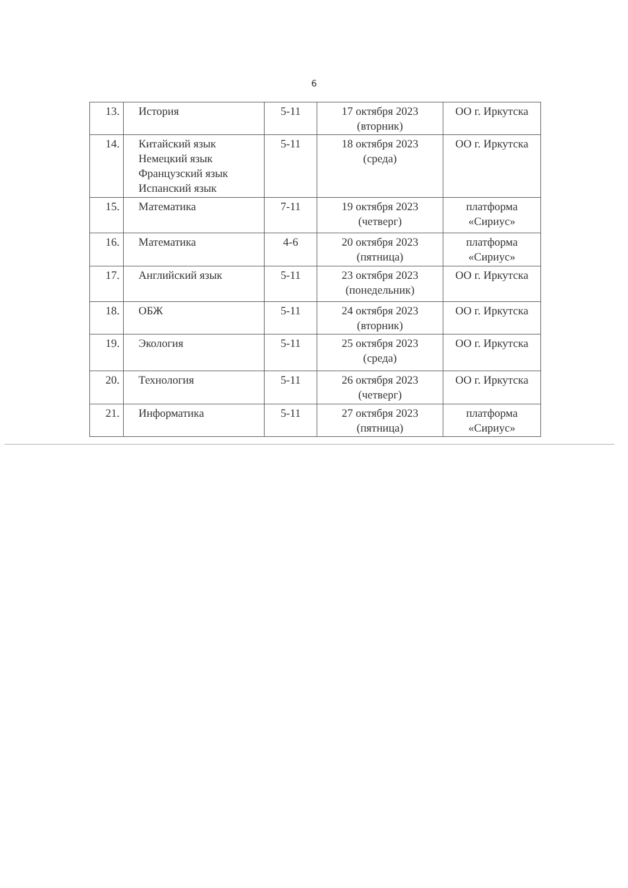6
| 13. | История | 5-11 | 17 октября 2023 (вторник) | ОО г. Иркутска |
| 14. | Китайский язык Немецкий язык Французский язык Испанский язык | 5-11 | 18 октября 2023 (среда) | ОО г. Иркутска |
| 15. | Математика | 7-11 | 19 октября 2023 (четверг) | платформа «Сириус» |
| 16. | Математика | 4-6 | 20 октября 2023 (пятница) | платформа «Сириус» |
| 17. | Английский язык | 5-11 | 23 октября 2023 (понедельник) | ОО г. Иркутска |
| 18. | ОБЖ | 5-11 | 24 октября 2023 (вторник) | ОО г. Иркутска |
| 19. | Экология | 5-11 | 25 октября 2023 (среда) | ОО г. Иркутска |
| 20. | Технология | 5-11 | 26 октября 2023 (четверг) | ОО г. Иркутска |
| 21. | Информатика | 5-11 | 27 октября 2023 (пятница) | платформа «Сириус» |